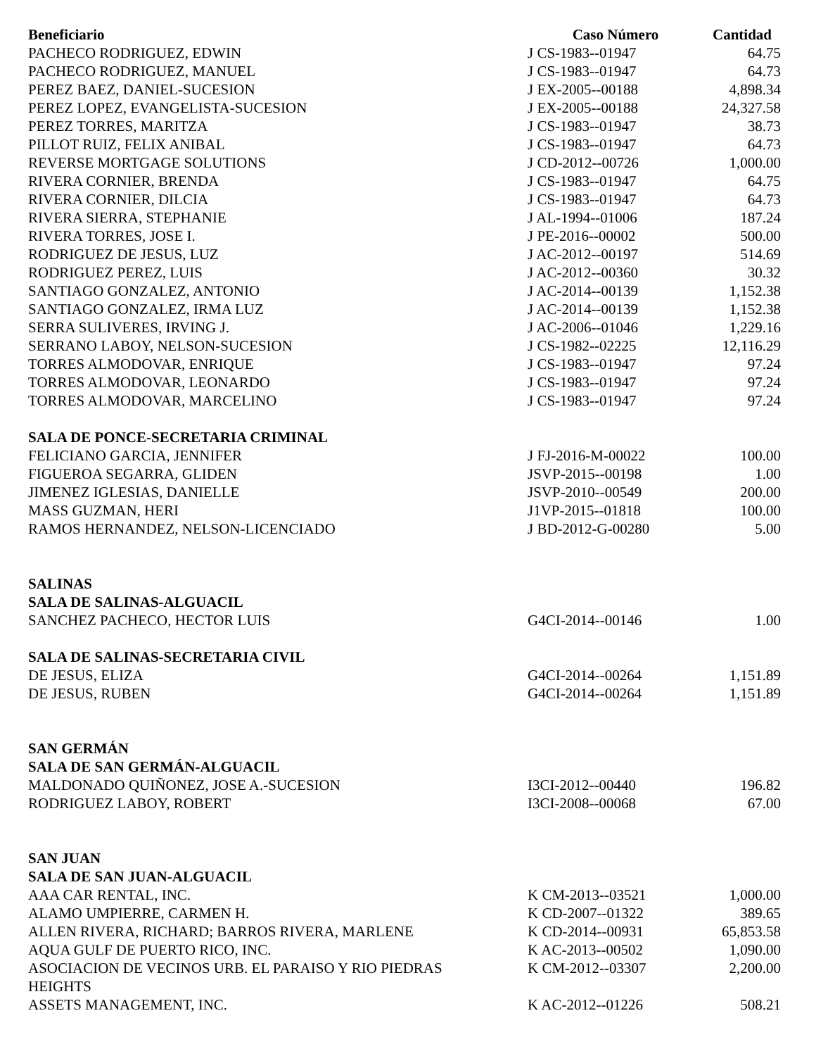| Beneficiario | Caso Número | Cantidad |
| --- | --- | --- |
| PACHECO RODRIGUEZ, EDWIN | J CS-1983--01947 | 64.75 |
| PACHECO RODRIGUEZ, MANUEL | J CS-1983--01947 | 64.73 |
| PEREZ BAEZ, DANIEL-SUCESION | J EX-2005--00188 | 4,898.34 |
| PEREZ LOPEZ, EVANGELISTA-SUCESION | J EX-2005--00188 | 24,327.58 |
| PEREZ TORRES, MARITZA | J CS-1983--01947 | 38.73 |
| PILLOT RUIZ, FELIX ANIBAL | J CS-1983--01947 | 64.73 |
| REVERSE MORTGAGE SOLUTIONS | J CD-2012--00726 | 1,000.00 |
| RIVERA CORNIER, BRENDA | J CS-1983--01947 | 64.75 |
| RIVERA CORNIER, DILCIA | J CS-1983--01947 | 64.73 |
| RIVERA SIERRA, STEPHANIE | J AL-1994--01006 | 187.24 |
| RIVERA TORRES, JOSE I. | J PE-2016--00002 | 500.00 |
| RODRIGUEZ DE JESUS, LUZ | J AC-2012--00197 | 514.69 |
| RODRIGUEZ PEREZ, LUIS | J AC-2012--00360 | 30.32 |
| SANTIAGO GONZALEZ, ANTONIO | J AC-2014--00139 | 1,152.38 |
| SANTIAGO GONZALEZ, IRMA LUZ | J AC-2014--00139 | 1,152.38 |
| SERRA SULIVERES, IRVING J. | J AC-2006--01046 | 1,229.16 |
| SERRANO LABOY, NELSON-SUCESION | J CS-1982--02225 | 12,116.29 |
| TORRES ALMODOVAR, ENRIQUE | J CS-1983--01947 | 97.24 |
| TORRES ALMODOVAR, LEONARDO | J CS-1983--01947 | 97.24 |
| TORRES ALMODOVAR, MARCELINO | J CS-1983--01947 | 97.24 |
| SALA DE PONCE-SECRETARIA CRIMINAL | | |
| FELICIANO GARCIA, JENNIFER | J FJ-2016-M-00022 | 100.00 |
| FIGUEROA SEGARRA, GLIDEN | JSVP-2015--00198 | 1.00 |
| JIMENEZ IGLESIAS, DANIELLE | JSVP-2010--00549 | 200.00 |
| MASS GUZMAN, HERI | J1VP-2015--01818 | 100.00 |
| RAMOS HERNANDEZ, NELSON-LICENCIADO | J BD-2012-G-00280 | 5.00 |
| SALINAS | | |
| SALA DE SALINAS-ALGUACIL | | |
| SANCHEZ PACHECO, HECTOR LUIS | G4CI-2014--00146 | 1.00 |
| SALA DE SALINAS-SECRETARIA CIVIL | | |
| DE JESUS, ELIZA | G4CI-2014--00264 | 1,151.89 |
| DE JESUS, RUBEN | G4CI-2014--00264 | 1,151.89 |
| SAN GERMÁN | | |
| SALA DE SAN GERMÁN-ALGUACIL | | |
| MALDONADO QUIÑONEZ, JOSE A.-SUCESION | I3CI-2012--00440 | 196.82 |
| RODRIGUEZ LABOY, ROBERT | I3CI-2008--00068 | 67.00 |
| SAN JUAN | | |
| SALA DE SAN JUAN-ALGUACIL | | |
| AAA CAR RENTAL, INC. | K CM-2013--03521 | 1,000.00 |
| ALAMO UMPIERRE, CARMEN H. | K CD-2007--01322 | 389.65 |
| ALLEN RIVERA, RICHARD; BARROS RIVERA, MARLENE | K CD-2014--00931 | 65,853.58 |
| AQUA GULF DE PUERTO RICO, INC. | K AC-2013--00502 | 1,090.00 |
| ASOCIACION DE VECINOS URB. EL PARAISO Y RIO PIEDRAS HEIGHTS | K CM-2012--03307 | 2,200.00 |
| ASSETS MANAGEMENT, INC. | K AC-2012--01226 | 508.21 |